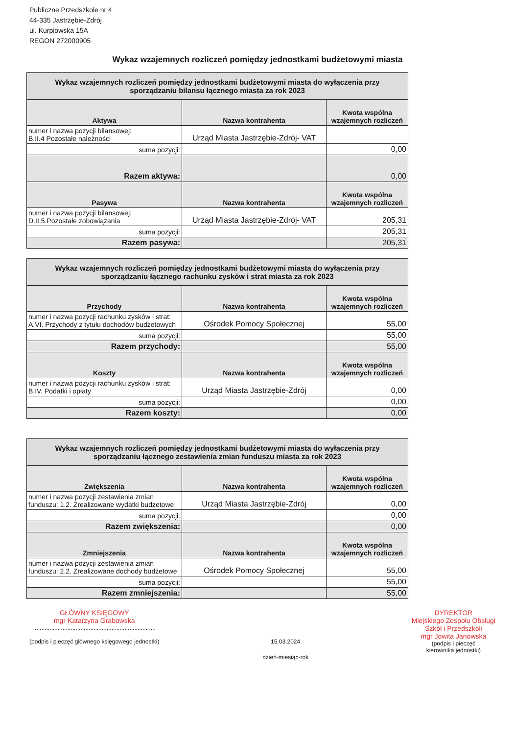Publiczne Przedszkole nr 4
44-335 Jastrzębie-Zdrój
ul. Kurpiowska 15A
REGON 272000905
Wykaz wzajemnych rozliczeń pomiędzy jednostkami budżetowymi miasta
| Wykaz wzajemnych rozliczeń pomiędzy jednostkami budżetowymi miasta do wyłączenia przy sporządzaniu bilansu łącznego miasta za rok 2023 | | |
| Aktywa | Nazwa kontrahenta | Kwota wspólna wzajemnych rozliczeń |
| numer i nazwa pozycji bilansowej: B.II.4 Pozostałe należności | Urząd Miasta Jastrzębie-Zdrój- VAT | |
| suma pozycji: | | 0,00 |
| Razem aktywa: | | 0,00 |
| Pasywa | Nazwa kontrahenta | Kwota wspólna wzajemnych rozliczeń |
| numer i nazwa pozycji bilansowej: D.II.5.Pozostałe zobowiązania | Urząd Miasta Jastrzębie-Zdrój- VAT | 205,31 |
| suma pozycji: | | 205,31 |
| Razem pasywa: | | 205,31 |
| Wykaz wzajemnych rozliczeń pomiędzy jednostkami budżetowymi miasta do wyłączenia przy sporządzaniu łącznego rachunku zysków i strat miasta za rok 2023 | | |
| Przychody | Nazwa kontrahenta | Kwota wspólna wzajemnych rozliczeń |
| numer i nazwa pozycji rachunku zysków i strat: A.VI. Przychody z tytułu dochodów budżetowych | Ośrodek Pomocy Społecznej | 55,00 |
| suma pozycji: | | 55,00 |
| Razem przychody: | | 55,00 |
| Koszty | Nazwa kontrahenta | Kwota wspólna wzajemnych rozliczeń |
| numer i nazwa pozycji rachunku zysków i strat: B.IV. Podatki i opłaty | Urząd Miasta Jastrzębie-Zdrój | 0,00 |
| suma pozycji: | | 0,00 |
| Razem koszty: | | 0,00 |
| Wykaz wzajemnych rozliczeń pomiędzy jednostkami budżetowymi miasta do wyłączenia przy sporządzaniu łącznego zestawienia zmian funduszu miasta za rok 2023 | | |
| Zwiększenia | Nazwa kontrahenta | Kwota wspólna wzajemnych rozliczeń |
| numer i nazwa pozycji zestawienia zmian funduszu: 1.2. Zrealizowane wydatki budżetowe | Urząd Miasta Jastrzębie-Zdrój | 0,00 |
| suma pozycji: | | 0,00 |
| Razem zwiększenia: | | 0,00 |
| Zmniejszenia | Nazwa kontrahenta | Kwota wspólna wzajemnych rozliczeń |
| numer i nazwa pozycji zestawienia zmian funduszu: 2.2. Zrealizowane dochody budżetowe | Ośrodek Pomocy Społecznej | 55,00 |
| suma pozycji: | | 55,00 |
| Razem zmniejszenia: | | 55,00 |
GŁÓWNY KSIĘGOWY
mgr Katarzyna Grabowska
...........................................................................
(podpis i pieczęć głównego księgowego jednostki)
15.03.2024
dzień-miesiąc-rok
DYREKTOR
Miejskiego Zespołu Obsługi
Szkół i Przedszkoli
mgr Jowita Janowska
(podpis i pieczęć
kierownika jednostki)